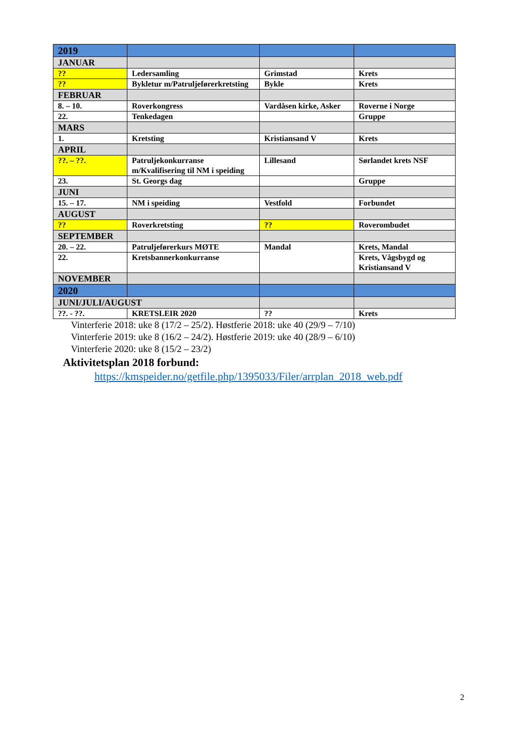| 2019 | | | |
| JANUAR | | | |
| ?? | Ledersamling | Grimstad | Krets |
| ?? | Bykletur m/Patruljeførerkretsting | Bykle | Krets |
| FEBRUAR | | | |
| 8. – 10. | Roverkongress | Vardåsen kirke, Asker | Roverne i Norge |
| 22. | Tenkedagen | | Gruppe |
| MARS | | | |
| 1. | Kretsting | Kristiansand V | Krets |
| APRIL | | | |
| ??. – ??. | Patruljekonkurranse m/Kvalifisering til NM i speiding | Lillesand | Sørlandet krets NSF |
| 23. | St. Georgs dag | | Gruppe |
| JUNI | | | |
| 15. – 17. | NM i speiding | Vestfold | Forbundet |
| AUGUST | | | |
| ?? | Roverkretsting | ?? | Roverombudet |
| SEPTEMBER | | | |
| 20. – 22. | Patruljeførerkurs MØTE | Mandal | Krets, Mandal |
| 22. | Kretsbannerkonkurranse | | Krets, Vågsbygd og Kristiansand V |
| NOVEMBER | | | |
| 2020 | | | |
| JUNI/JULI/AUGUST | | | |
| ??. - ??. | KRETSLEIR 2020 | ?? | Krets |
Vinterferie 2018: uke 8 (17/2 – 25/2). Høstferie 2018: uke 40 (29/9 – 7/10)
Vinterferie 2019: uke 8 (16/2 – 24/2). Høstferie 2019: uke 40 (28/9 – 6/10)
Vinterferie 2020: uke 8 (15/2 – 23/2)
Aktivitetsplan 2018 forbund:
https://kmspeider.no/getfile.php/1395033/Filer/arrplan_2018_web.pdf
2